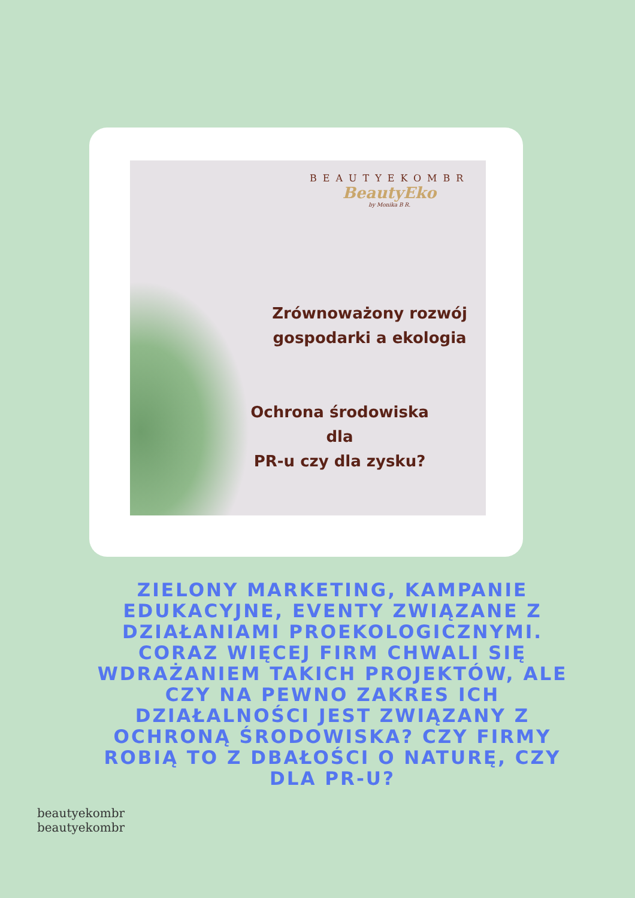BEAUTYEKOMBR
BeautyEko
by Monika B R.
Zrównoważony rozwój
gospodarki a ekologia
Ochrona środowiska
dla
PR-u czy dla zysku?
ZIELONY MARKETING, KAMPANIE EDUKACYJNE, EVENTY ZWIĄZANE Z DZIAŁANIAMI PROEKOLOGICZNYMI. CORAZ WIĘCEJ FIRM CHWALI SIĘ WDRAŻANIEM TAKICH PROJEKTÓW, ALE CZY NA PEWNO ZAKRES ICH DZIAŁALNOŚCI JEST ZWIĄZANY Z OCHRONĄ ŚRODOWISKA? CZY FIRMY ROBIĄ TO Z DBAŁOŚCI O NATURĘ, CZY DLA PR-U?
beautyekombr beautyekombr